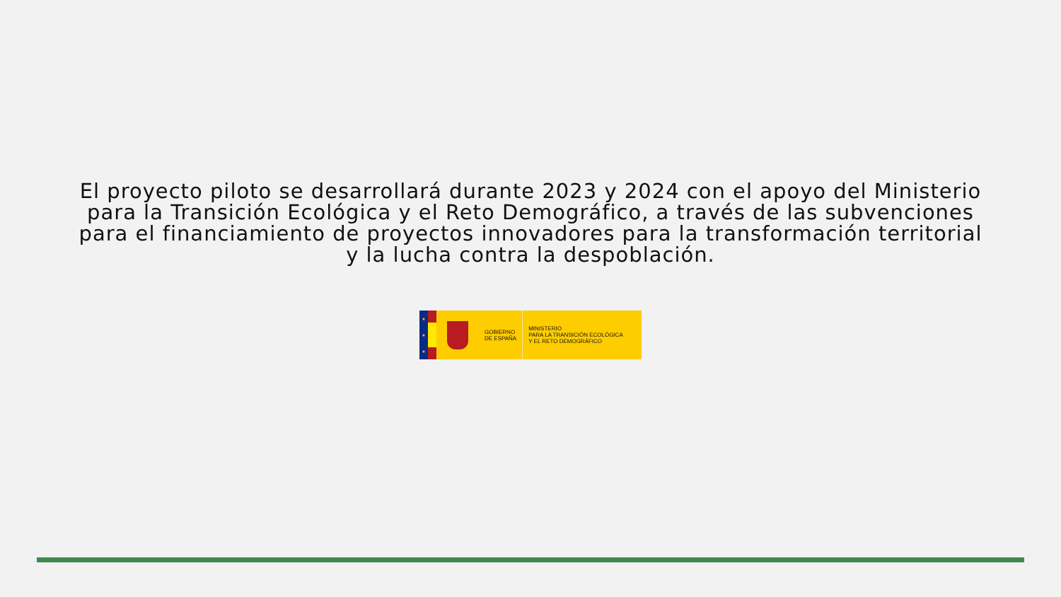El proyecto piloto se desarrollará durante 2023 y 2024 con el apoyo del Ministerio para la Transición Ecológica y el Reto Demográfico, a través de las subvenciones para el financiamiento de proyectos innovadores para la transformación territorial y la lucha contra la despoblación.
★
★
★
GOBIERNO
DE ESPAÑA
MINISTERIO
PARA LA TRANSICIÓN ECOLÓGICA
Y EL RETO DEMOGRÁFICO